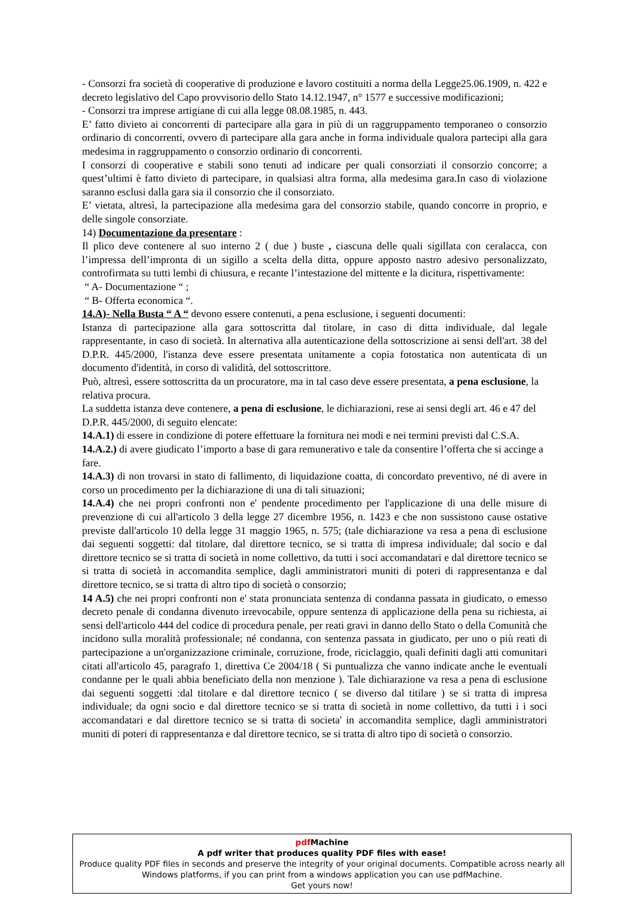- Consorzi fra società di cooperative di produzione e lavoro costituiti a norma della Legge25.06.1909, n. 422 e decreto legislativo del Capo provvisorio dello Stato 14.12.1947, n° 1577 e successive modificazioni;
- Consorzi tra imprese artigiane di cui alla legge 08.08.1985, n. 443.
E’ fatto divieto ai concorrenti di partecipare alla gara in più di un raggruppamento temporaneo o consorzio ordinario di concorrenti, ovvero di partecipare alla gara anche in forma individuale qualora partecipi alla gara medesima in raggruppamento o consorzio ordinario di concorrenti.
I consorzi di cooperative e stabili sono tenuti ad indicare per quali consorziati il consorzio concorre; a quest’ultimi è fatto divieto di partecipare, in qualsiasi altra forma, alla medesima gara.In caso di violazione saranno esclusi dalla gara sia il consorzio che il consorziato.
E’ vietata, altresì, la partecipazione alla medesima gara del consorzio stabile, quando concorre in proprio, e delle singole consorziate.
14) Documentazione da presentare :
Il plico deve contenere al suo interno 2 ( due ) buste , ciascuna delle quali sigillata con ceralacca, con l’impressa dell’impronta di un sigillo a scelta della ditta, oppure apposto nastro adesivo personalizzato, controfirmata su tutti lembi di chiusura, e recante l’intestazione del mittente e la dicitura, rispettivamente:
“ A- Documentazione “ ;
“ B- Offerta economica “.
14.A)- Nella Busta “ A “ devono essere contenuti, a pena esclusione, i seguenti documenti:
Istanza di partecipazione alla gara sottoscritta dal titolare, in caso di ditta individuale, dal legale rappresentante, in caso di società. In alternativa alla autenticazione della sottoscrizione ai sensi dell'art. 38 del D.P.R. 445/2000, l'istanza deve essere presentata unitamente a copia fotostatica non autenticata di un documento d'identità, in corso di validità, del sottoscrittore.
Può, altresì, essere sottoscritta da un procuratore, ma in tal caso deve essere presentata, a pena esclusione, la relativa procura.
La suddetta istanza deve contenere, a pena di esclusione, le dichiarazioni, rese ai sensi degli art. 46 e 47 del D.P.R. 445/2000, di seguito elencate:
14.A.1) di essere in condizione di potere effettuare la fornitura nei modi e nei termini previsti dal C.S.A.
14.A.2.) di avere giudicato l’importo a base di gara remunerativo e tale da consentire l’offerta che si accinge a fare.
14.A.3) di non trovarsi in stato di fallimento, di liquidazione coatta, di concordato preventivo, né di avere in corso un procedimento per la dichiarazione di una di tali situazioni;
14.A.4) che nei propri confronti non e' pendente procedimento per l'applicazione di una delle misure di prevenzione di cui all'articolo 3 della legge 27 dicembre 1956, n. 1423 e che non sussistono cause ostative previste dall'articolo 10 della legge 31 maggio 1965, n. 575; (tale dichiarazione va resa a pena di esclusione dai seguenti soggetti: dal titolare, dal direttore tecnico, se si tratta di impresa individuale; dal socio e dal direttore tecnico se si tratta di società in nome collettivo, da tutti i soci accomandatari e dal direttore tecnico se si tratta di società in accomandita semplice, dagli amministratori muniti di poteri di rappresentanza e dal direttore tecnico, se si tratta di altro tipo di società o consorzio;
14 A.5) che nei propri confronti non e' stata pronunciata sentenza di condanna passata in giudicato, o emesso decreto penale di condanna divenuto irrevocabile, oppure sentenza di applicazione della pena su richiesta, ai sensi dell'articolo 444 del codice di procedura penale, per reati gravi in danno dello Stato o della Comunità che incidono sulla moralità professionale; né condanna, con sentenza passata in giudicato, per uno o più reati di partecipazione a un'organizzazione criminale, corruzione, frode, riciclaggio, quali definiti dagli atti comunitari citati all'articolo 45, paragrafo 1, direttiva Ce 2004/18 ( Si puntualizza che vanno indicate anche le eventuali condanne per le quali abbia beneficiato della non menzione ). Tale dichiarazione va resa a pena di esclusione dai seguenti soggetti :dal titolare e dal direttore tecnico ( se diverso dal titilare ) se si tratta di impresa individuale; da ogni socio e dal direttore tecnico se si tratta di società in nome collettivo, da tutti i i soci accomandatari e dal direttore tecnico se si tratta di societa' in accomandita semplice, dagli amministratori muniti di poteri di rappresentanza e dal direttore tecnico, se si tratta di altro tipo di società o consorzio.
pdf Machine
A pdf writer that produces quality PDF files with ease!
Produce quality PDF files in seconds and preserve the integrity of your original documents. Compatible across nearly all Windows platforms, if you can print from a windows application you can use pdfMachine.
Get yours now!